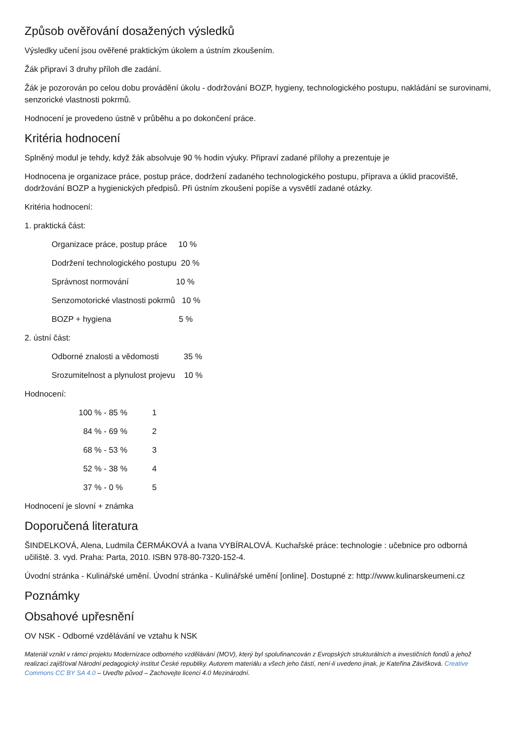Způsob ověřování dosažených výsledků
Výsledky učení jsou ověřené praktickým úkolem a ústním zkoušením.
Žák připraví 3 druhy příloh dle zadání.
Žák je pozorován po celou dobu provádění úkolu - dodržování BOZP, hygieny, technologického postupu, nakládání se surovinami, senzorické vlastnosti pokrmů.
Hodnocení je provedeno ústně v průběhu a po dokončení práce.
Kritéria hodnocení
Splněný modul je tehdy, když žák absolvuje 90 % hodin výuky. Připraví zadané přílohy a prezentuje je
Hodnocena je organizace práce, postup práce, dodržení zadaného technologického postupu, příprava a úklid pracoviště, dodržování BOZP a hygienických předpisů. Při ústním zkoušení popíše a vysvětlí zadané otázky.
Kritéria hodnocení:
1. praktická část:
Organizace práce, postup práce 10 %
Dodržení technologického postupu 20 %
Správnost normování 10 %
Senzomotorické vlastnosti pokrmů 10 %
BOZP + hygiena 5 %
2. ústní část:
Odborné znalosti a vědomosti 35 %
Srozumitelnost a plynulost projevu 10 %
Hodnocení:
100 % - 85 % 1
84 % - 69 % 2
68 % - 53 % 3
52 % - 38 % 4
37 % - 0 % 5
Hodnocení je slovní + známka
Doporučená literatura
ŠINDELKOVÁ, Alena, Ludmila ČERMÁKOVÁ a Ivana VYBÍRALOVÁ. Kuchařské práce: technologie : učebnice pro odborná učiliště. 3. vyd. Praha: Parta, 2010. ISBN 978-80-7320-152-4.
Úvodní stránka - Kulinářské umění. Úvodní stránka - Kulinářské umění [online]. Dostupné z: http://www.kulinarskeumeni.cz
Poznámky
Obsahové upřesnění
OV NSK - Odborné vzdělávání ve vztahu k NSK
Materiál vznikl v rámci projektu Modernizace odborného vzdělávání (MOV), který byl spolufinancován z Evropských strukturálních a investičních fondů a jehož realizaci zajišťoval Národní pedagogický institut České republiky. Autorem materiálu a všech jeho částí, není-li uvedeno jinak, je Kateřina Záviš­ková. Creative Commons CC BY SA 4.0 – Uveďte původ – Zachovejte licenci 4.0 Mezinárodní.